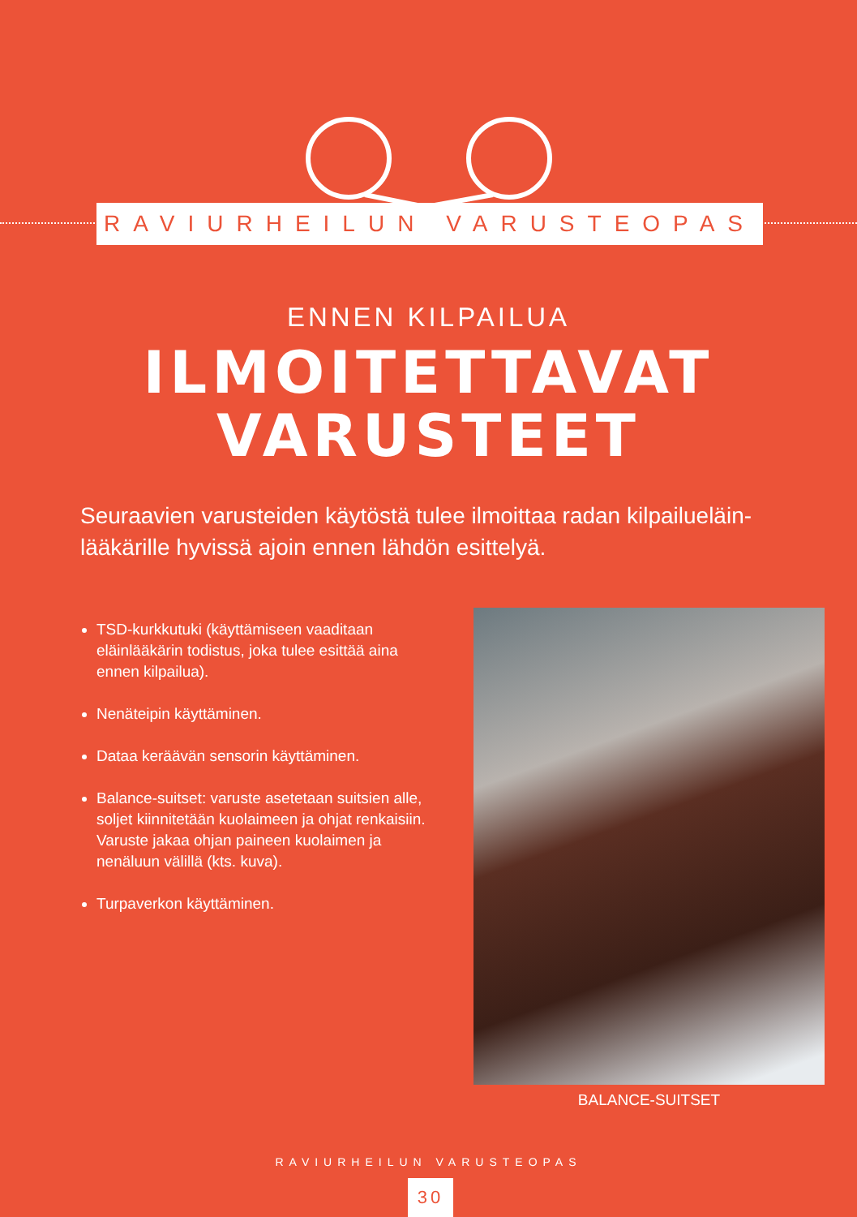RAVIURHEILUN VARUSTEOPAS
ENNEN KILPAILUA
ILMOITETTAVAT
VARUSTEET
Seuraavien varusteiden käytöstä tulee ilmoittaa radan kilpailueläin-lääkärille hyvissä ajoin ennen lähdön esittelyä.
TSD-kurkkutuki (käyttämiseen vaaditaan eläinlääkärin todistus, joka tulee esittää aina ennen kilpailua).
Nenäteipin käyttäminen.
Dataa keräävän sensorin käyttäminen.
Balance-suitset: varuste asetetaan suitsien alle, soljet kiinnitetään kuolaimeen ja ohjat renkaisiin. Varuste jakaa ohjan paineen kuolaimen ja nenäluun välillä (kts. kuva).
Turpaverkon käyttäminen.
BALANCE-SUITSET
RAVIURHEILUN VARUSTEOPAS
30